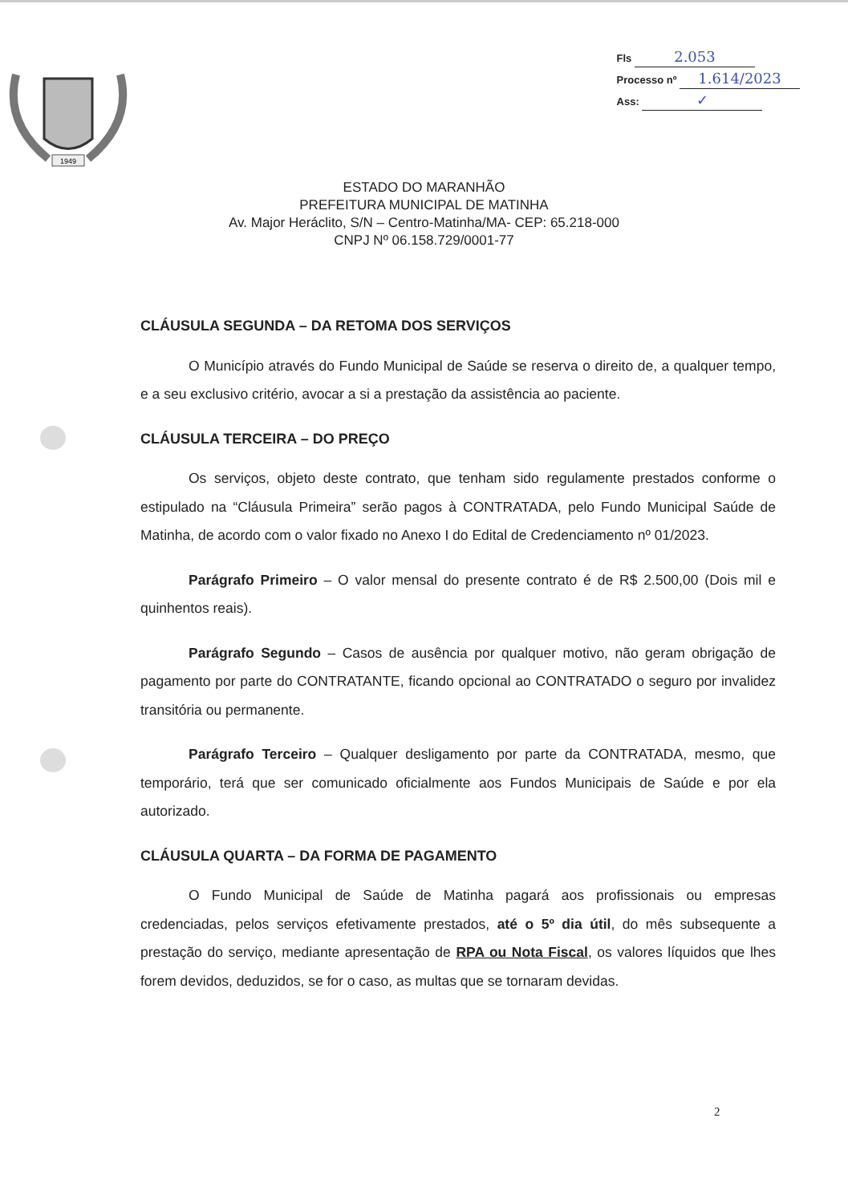Fls 2.053
Processo nº 1.614/2023
Ass: ✓
1949
ESTADO DO MARANHÃO
PREFEITURA MUNICIPAL DE MATINHA
Av. Major Heráclito, S/N – Centro-Matinha/MA- CEP: 65.218-000
CNPJ Nº 06.158.729/0001-77
CLÁUSULA SEGUNDA – DA RETOMA DOS SERVIÇOS
O Município através do Fundo Municipal de Saúde se reserva o direito de, a qualquer tempo, e a seu exclusivo critério, avocar a si a prestação da assistência ao paciente.
CLÁUSULA TERCEIRA – DO PREÇO
Os serviços, objeto deste contrato, que tenham sido regulamente prestados conforme o estipulado na “Cláusula Primeira” serão pagos à CONTRATADA, pelo Fundo Municipal Saúde de Matinha, de acordo com o valor fixado no Anexo I do Edital de Credenciamento nº 01/2023.
Parágrafo Primeiro – O valor mensal do presente contrato é de R$ 2.500,00 (Dois mil e quinhentos reais).
Parágrafo Segundo – Casos de ausência por qualquer motivo, não geram obrigação de pagamento por parte do CONTRATANTE, ficando opcional ao CONTRATADO o seguro por invalidez transitória ou permanente.
Parágrafo Terceiro – Qualquer desligamento por parte da CONTRATADA, mesmo, que temporário, terá que ser comunicado oficialmente aos Fundos Municipais de Saúde e por ela autorizado.
CLÁUSULA QUARTA – DA FORMA DE PAGAMENTO
O Fundo Municipal de Saúde de Matinha pagará aos profissionais ou empresas credenciadas, pelos serviços efetivamente prestados, até o 5º dia útil, do mês subsequente a prestação do serviço, mediante apresentação de RPA ou Nota Fiscal, os valores líquidos que lhes forem devidos, deduzidos, se for o caso, as multas que se tornaram devidas.
2